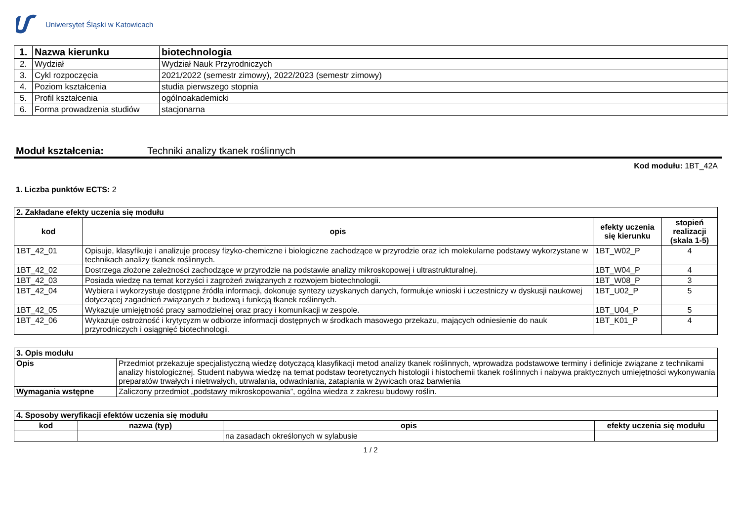Uniwersytet Śląski w Katowicach
| 1. | Nazwa kierunku | biotechnologia |
| 2. | Wydział | Wydział Nauk Przyrodniczych |
| 3. | Cykl rozpoczęcia | 2021/2022 (semestr zimowy), 2022/2023 (semestr zimowy) |
| 4. | Poziom kształcenia | studia pierwszego stopnia |
| 5. | Profil kształcenia | ogólnoakademicki |
| 6. | Forma prowadzenia studiów | stacjonarna |
Moduł kształcenia: Techniki analizy tkanek roślinnych
Kod modułu: 1BT_42A
1. Liczba punktów ECTS: 2
| 2. Zakładane efekty uczenia się modułu | | | |
| kod | opis | efekty uczenia się kierunku | stopień realizacji (skala 1-5) |
| 1BT_42_01 | Opisuje, klasyfikuje i analizuje procesy fizyko-chemiczne i biologiczne zachodzące w przyrodzie oraz ich molekularne podstawy wykorzystane w technikach analizy tkanek roślinnych. | 1BT_W02_P | 4 |
| 1BT_42_02 | Dostrzega złożone zależności zachodzące w przyrodzie na podstawie analizy mikroskopowej i ultrastrukturalnej. | 1BT_W04_P | 4 |
| 1BT_42_03 | Posiada wiedzę na temat korzyści i zagrożeń związanych z rozwojem biotechnologii. | 1BT_W08_P | 3 |
| 1BT_42_04 | Wybiera i wykorzystuje dostępne źródła informacji, dokonuje syntezy uzyskanych danych, formułuje wnioski i uczestniczy w dyskusji naukowej dotyczącej zagadnień związanych z budową i funkcją tkanek roślinnych. | 1BT_U02_P | 5 |
| 1BT_42_05 | Wykazuje umiejętność pracy samodzielnej oraz pracy i komunikacji w zespole. | 1BT_U04_P | 5 |
| 1BT_42_06 | Wykazuje ostrożność i krytycyzm w odbiorze informacji dostępnych w środkach masowego przekazu, mających odniesienie do nauk przyrodniczych i osiągnięć biotechnologii. | 1BT_K01_P | 4 |
| 3. Opis modułu | |
| Opis | Przedmiot przekazuje specjalistyczną wiedzę dotyczącą klasyfikacji metod analizy tkanek roślinnych, wprowadza podstawowe terminy i definicje związane z technikami analizy histologicznej. Student nabywa wiedzę na temat podstaw teoretycznych histologii i histochemii tkanek roślinnych i nabywa praktycznych umiejętności wykonywania preparatów trwałych i nietrwałych, utrwalania, odwadniania, zatapiania w żywicach oraz barwienia |
| Wymagania wstępne | Zaliczony przedmiot „podstawy mikroskopowania”, ogólna wiedza z zakresu budowy roślin. |
| 4. Sposoby weryfikacji efektów uczenia się modułu | | | |
| kod | nazwa (typ) | opis | efekty uczenia się modułu |
| | | na zasadach określonych w sylabusie | |
1 / 2